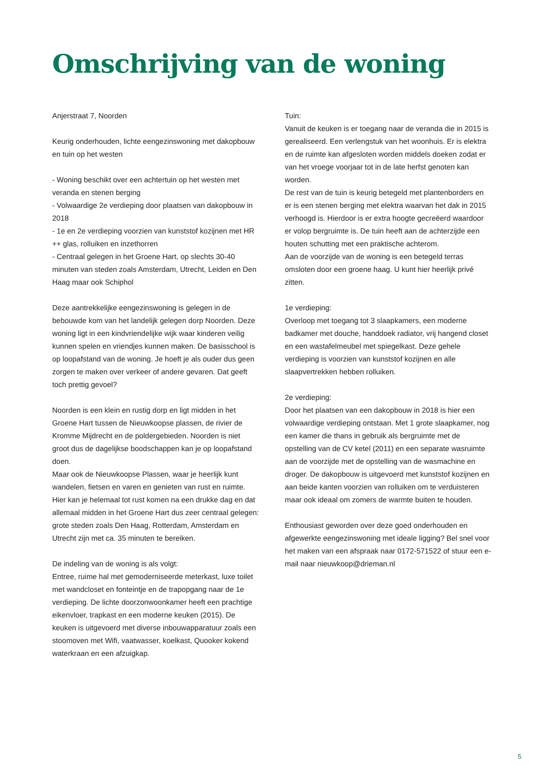Omschrijving van de woning
Anjerstraat 7, Noorden
Keurig onderhouden, lichte eengezinswoning met dakopbouw en tuin op het westen
- Woning beschikt over een achtertuin op het westen met veranda en stenen berging
- Volwaardige 2e verdieping door plaatsen van dakopbouw in 2018
- 1e en 2e verdieping voorzien van kunststof kozijnen met HR ++ glas, rolluiken en inzethorren
- Centraal gelegen in het Groene Hart, op slechts 30-40 minuten van steden zoals Amsterdam, Utrecht, Leiden en Den Haag maar ook Schiphol
Deze aantrekkelijke eengezinswoning is gelegen in de bebouwde kom van het landelijk gelegen dorp Noorden. Deze woning ligt in een kindvriendelijke wijk waar kinderen veilig kunnen spelen en vriendjes kunnen maken. De basisschool is op loopafstand van de woning. Je hoeft je als ouder dus geen zorgen te maken over verkeer of andere gevaren. Dat geeft toch prettig gevoel?
Noorden is een klein en rustig dorp en ligt midden in het Groene Hart tussen de Nieuwkoopse plassen, de rivier de Kromme Mijdrecht en de poldergebieden. Noorden is niet groot dus de dagelijkse boodschappen kan je op loopafstand doen.
Maar ook de Nieuwkoopse Plassen, waar je heerlijk kunt wandelen, fietsen en varen en genieten van rust en ruimte. Hier kan je helemaal tot rust komen na een drukke dag en dat allemaal midden in het Groene Hart dus zeer centraal gelegen: grote steden zoals Den Haag, Rotterdam, Amsterdam en Utrecht zijn met ca. 35 minuten te bereiken.
De indeling van de woning is als volgt:
Entree, ruime hal met gemoderniseerde meterkast, luxe toilet met wandcloset en fonteintje en de trapopgang naar de 1e verdieping. De lichte doorzonwoonkamer heeft een prachtige eikenvloer, trapkast en een moderne keuken (2015). De keuken is uitgevoerd met diverse inbouwapparatuur zoals een stoomoven met Wifi, vaatwasser, koelkast, Quooker kokend waterkraan en een afzuigkap.
Tuin:
Vanuit de keuken is er toegang naar de veranda die in 2015 is gerealiseerd. Een verlengstuk van het woonhuis. Er is elektra en de ruimte kan afgesloten worden middels doeken zodat er van het vroege voorjaar tot in de late herfst genoten kan worden.
De rest van de tuin is keurig betegeld met plantenborders en er is een stenen berging met elektra waarvan het dak in 2015 verhoogd is. Hierdoor is er extra hoogte gecreëerd waardoor er volop bergruimte is. De tuin heeft aan de achterzijde een houten schutting met een praktische achterom.
Aan de voorzijde van de woning is een betegeld terras omsloten door een groene haag. U kunt hier heerlijk privé zitten.
1e verdieping:
Overloop met toegang tot 3 slaapkamers, een moderne badkamer met douche, handdoek radiator, vrij hangend closet en een wastafelmeubel met spiegelkast. Deze gehele verdieping is voorzien van kunststof kozijnen en alle slaapvertrekken hebben rolluiken.
2e verdieping:
Door het plaatsen van een dakopbouw in 2018 is hier een volwaardige verdieping ontstaan. Met 1 grote slaapkamer, nog een kamer die thans in gebruik als bergruimte met de opstelling van de CV ketel (2011) en een separate wasruimte aan de voorzijde met de opstelling van de wasmachine en droger. De dakopbouw is uitgevoerd met kunststof kozijnen en aan beide kanten voorzien van rolluiken om te verduisteren maar ook ideaal om zomers de warmte buiten te houden.
Enthousiast geworden over deze goed onderhouden en afgewerkte eengezinswoning met ideale ligging? Bel snel voor het maken van een afspraak naar 0172-571522 of stuur een e-mail naar nieuwkoop@drieman.nl
5